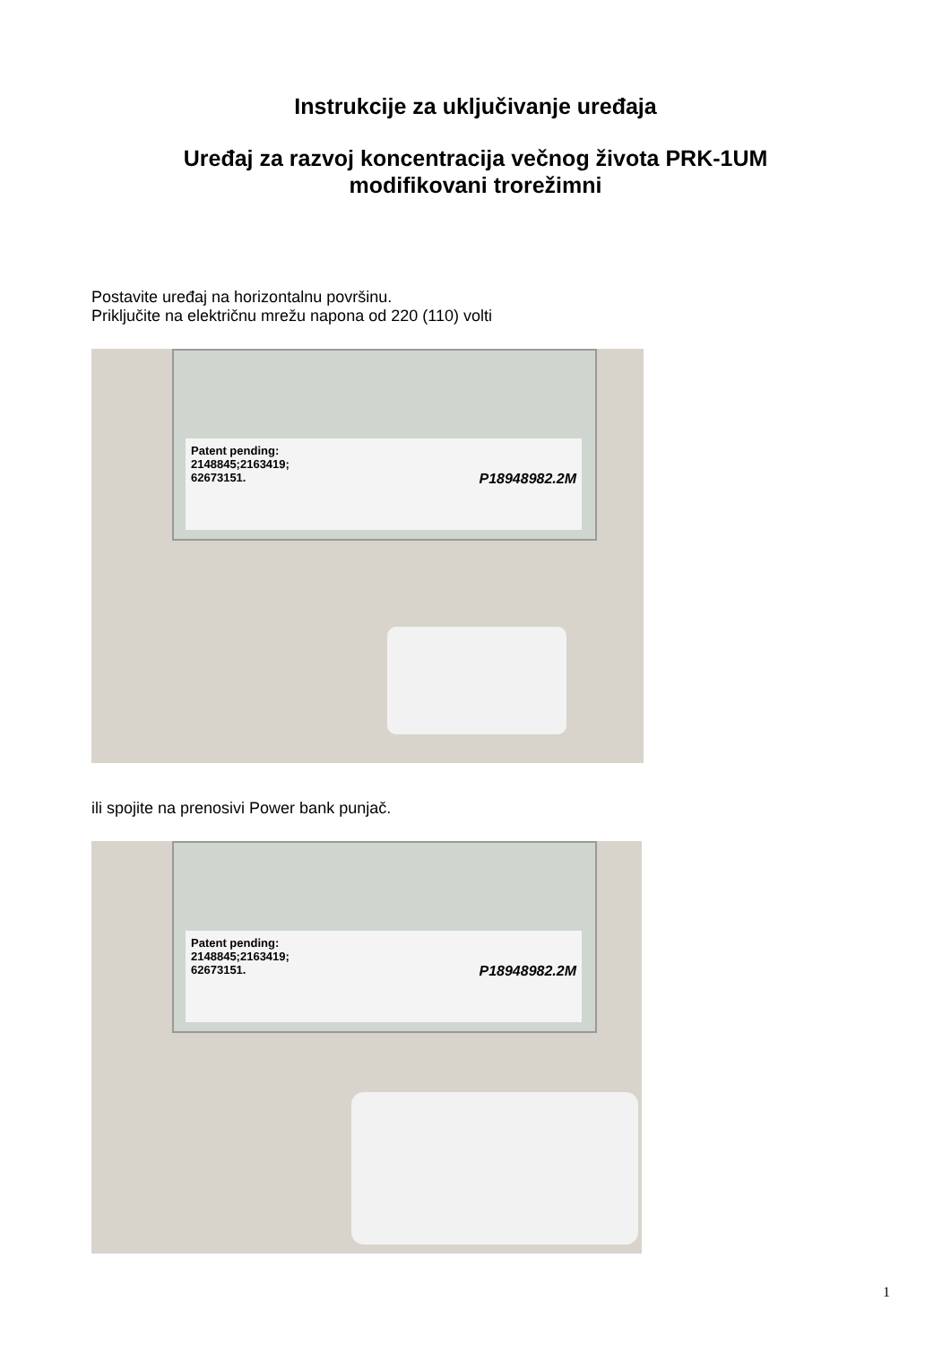Instrukcije za uključivanje uređaja
Uređaj za razvoj koncentracija večnog života PRK-1UM
modifikovani trorežimni
Postavite uređaj na horizontalnu površinu.
Priključite na električnu mrežu napona od 220 (110) volti
Patent pending:
2148845;2163419;
62673151. P18948982.2M
ili spojite na prenosivi Power bank punjač.
Patent pending:
2148845;2163419;
62673151. P18948982.2M
1